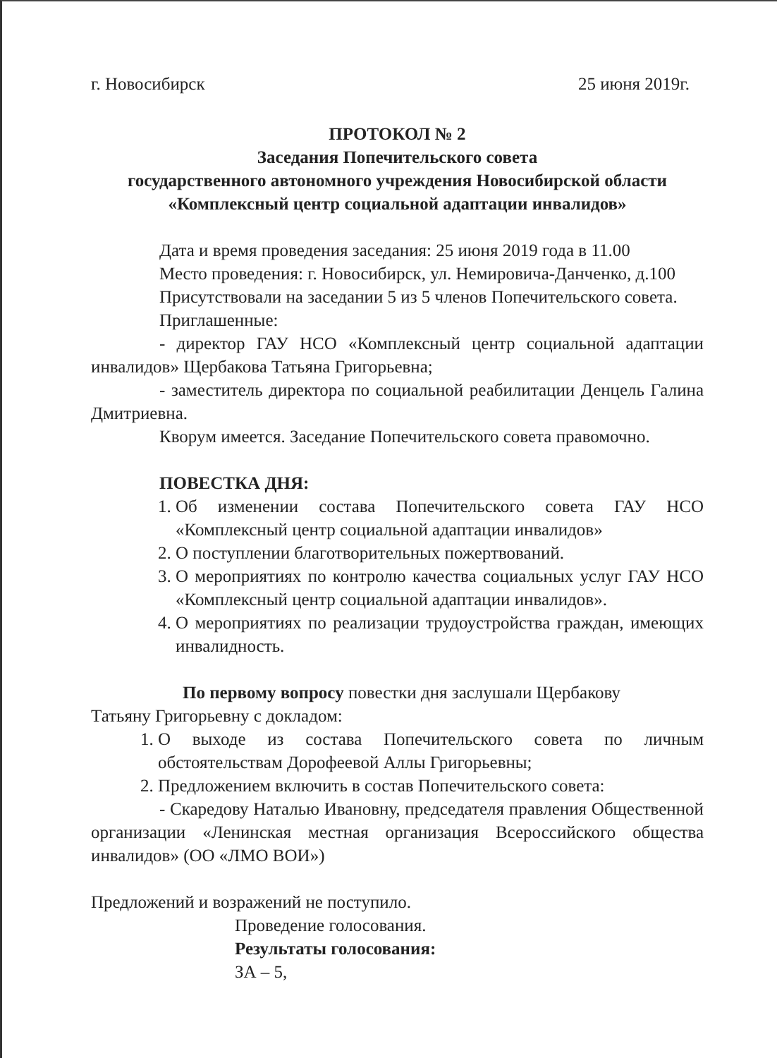г. Новосибирск 25 июня 2019г.
ПРОТОКОЛ № 2
Заседания Попечительского совета
государственного автономного учреждения Новосибирской области
«Комплексный центр социальной адаптации инвалидов»
Дата и время проведения заседания: 25 июня 2019 года в 11.00
Место проведения: г. Новосибирск, ул. Немировича-Данченко, д.100
Присутствовали на заседании 5 из 5 членов Попечительского совета.
Приглашенные:
- директор ГАУ НСО «Комплексный центр социальной адаптации инвалидов» Щербакова Татьяна Григорьевна;
- заместитель директора по социальной реабилитации Денцель Галина Дмитриевна.
Кворум имеется. Заседание Попечительского совета правомочно.
ПОВЕСТКА ДНЯ:
1. Об изменении состава Попечительского совета ГАУ НСО «Комплексный центр социальной адаптации инвалидов»
2. О поступлении благотворительных пожертвований.
3. О мероприятиях по контролю качества социальных услуг ГАУ НСО «Комплексный центр социальной адаптации инвалидов».
4. О мероприятиях по реализации трудоустройства граждан, имеющих инвалидность.
По первому вопросу повестки дня заслушали Щербакову
Татьяну Григорьевну с докладом:
1. О выходе из состава Попечительского совета по личным обстоятельствам Дорофеевой Аллы Григорьевны;
2. Предложением включить в состав Попечительского совета:
- Скаредову Наталью Ивановну, председателя правления Общественной организации «Ленинская местная организация Всероссийского общества инвалидов» (ОО «ЛМО ВОИ»)
Предложений и возражений не поступило.
Проведение голосования.
Результаты голосования:
ЗА – 5,